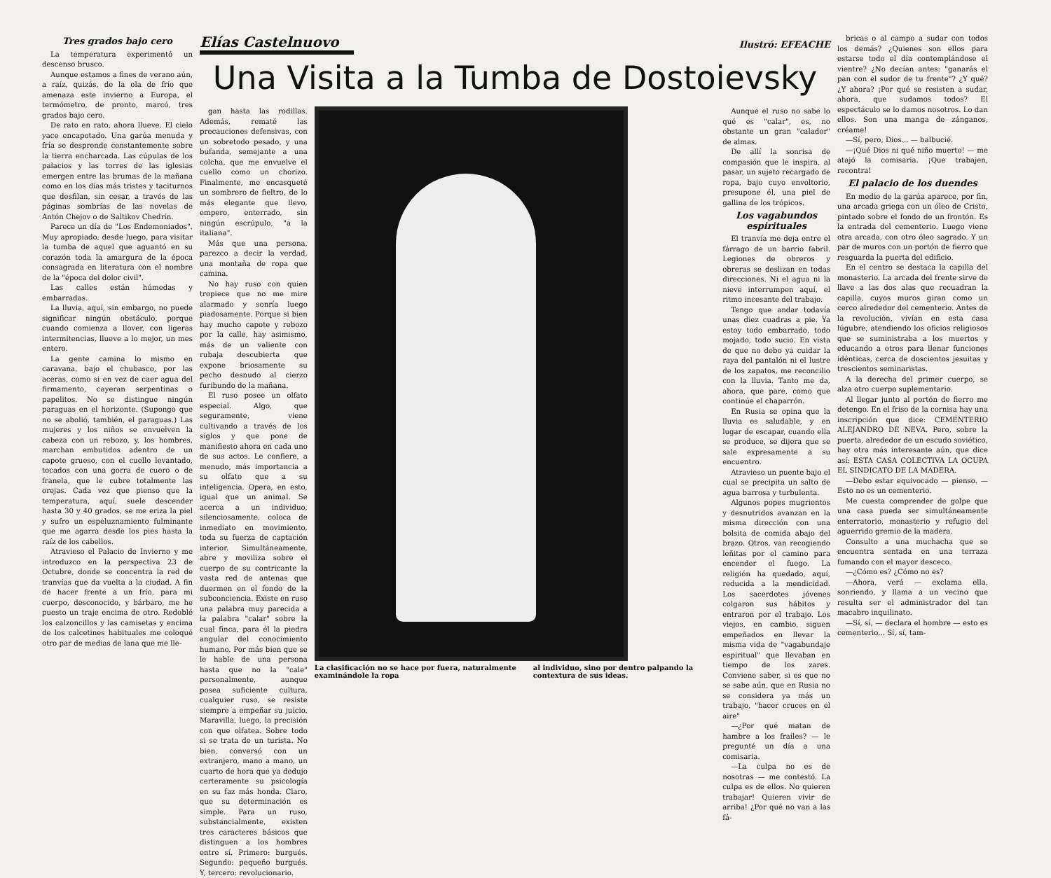Tres grados bajo cero
La temperatura experimentó un descenso brusco.
Aunque estamos a fines de verano aún, a raíz, quizás, de la ola de frío que amenaza este invierno a Europa, el termómetro, de pronto, marcó, tres grados bajo cero.
De rato en rato, ahora llueve. El cielo yace encapotado. Una garúa menuda y fría se desprende constantemente sobre la tierra encharcada. Las cúpulas de los palacios y las torres de las iglesias emergen entre las brumas de la mañana como en los días más tristes y taciturnos que desfilan, sin cesar, a través de las páginas sombrías de las novelas de Antón Chejov o de Saltikov Chedrín.
Parece un día de "Los Endemoniados". Muy apropiado, desde luego, para visitar la tumba de aquel que aguantó en su corazón toda la amargura de la época consagrada en literatura con el nombre de la "época del dolor civil".
Las calles están húmedas y embarradas.
La lluvia, aquí, sin embargo, no puede significar ningún obstáculo, porque cuando comienza a llover, con ligeras intermitencias, llueve a lo mejor, un mes entero.
La gente camina lo mismo en caravana, bajo el chubasco, por las aceras, como si en vez de caer agua del firmamento, cayeran serpentinas o papelitos. No se distingue ningún paraguas en el horizonte. (Supongo que no se abolió, también, el paraguas.) Las mujeres y los niños se envuelven la cabeza con un rebozo, y, los hombres, marchan embutidos adentro de un capote grueso, con el cuello levantado, tocados con una gorra de cuero o de franela, que le cubre totalmente las orejas. Cada vez que pienso que la temperatura, aquí, suele descender hasta 30 y 40 grados, se me eriza la piel y sufro un espeluznamiento fulminante que me agarra desde los pies hasta la raíz de los cabellos.
Atravieso el Palacio de Invierno y me introduzco en la perspectiva 23 de Octubre, donde se concentra la red de tranvías que da vuelta a la ciudad. A fin de hacer frente a un frío, para mi cuerpo, desconocido, y bárbaro, me he puesto un traje encima de otro. Redoblé los calzoncillos y las camisetas y encima de los calcetines habituales me coloqué otro par de medias de lana que me lle-
Elías Castelnuovo
Ilustró: EFEACHE
Una Visita a la Tumba de Dostoievsky
gan hasta las rodillas. Además, rematé las precauciones defensivas, con un sobretodo pesado, y una bufanda, semejante a una colcha, que me envuelve el cuello como un chorizo. Finalmente, me encasqueté un sombrero de fieltro, de lo más elegante que llevo, empero, enterrado, sin ningún escrúpulo, "a la italiana".
Más que una persona, parezco a decir la verdad, una montaña de ropa que camina.
No hay ruso con quien tropiece que no me mire alarmado y sonría luego piadosamente. Porque si bien hay mucho capote y rebozo por la calle, hay asimismo, más de un valiente con rubaja descubierta que expone briosamente su pecho desnudo al cierzo furibundo de la mañana.
El ruso posee un olfato especial. Algo, que seguramente, viene cultivando a través de los siglos y que pone de manifiesto ahora en cada uno de sus actos. Le confiere, a menudo, más importancia a su olfato que a su inteligencia. Opera, en esto, igual que un animal. Se acerca a un individuo, silenciosamente, coloca de inmediato en movimiento, toda su fuerza de captación interior. Simultáneamente, abre y moviliza sobre el cuerpo de su contricante la vasta red de antenas que duermen en el fondo de la subconciencia. Existe en ruso una palabra muy parecida a la palabra "calar" sobre la cual finca, para él la piedra angular del conocimiento humano. Por más bien que se le hable de una persona hasta que no la "cale" personalmente, aunque posea suficiente cultura, cualquier ruso, se resiste siempre a empeñar su juicio. Maravilla, luego, la precisión con que olfatea. Sobre todo si se trata de un turista. No bien, conversó con un extranjero, mano a mano, un cuarto de hora que ya dedujo certeramente su psicología en su faz más honda. Claro, que su determinación es simple. Para un ruso, substancialmente, existen tres caracteres básicos que distinguen a los hombres entre sí. Primero: burgués. Segundo: pequeño burgués. Y, tercero: revolucionario.
La clasificación no se hace por fuera, naturalmente examinándole la ropa al individuo, sino por dentro palpando la contextura de sus ideas.
Aunque el ruso no sabe lo qué es "calar", es, no obstante un gran "calador" de almas.
De allí la sonrisa de compasión que le inspira, al pasar, un sujeto recargado de ropa, bajo cuyo envoltorio, presupone él, una piel de gallina de los trópicos.
Los vagabundos espirituales
El tranvía me deja entre el fárrago de un barrio fabril. Legiones de obreros y obreras se deslizan en todas direcciones. Ni el agua ni la nieve interrumpen aquí, el ritmo incesante del trabajo.
Tengo que andar todavía unas diez cuadras a pie. Ya estoy todo embarrado, todo mojado, todo sucio. En vista de que no debo ya cuidar la raya del pantalón ni el lustre de los zapatos, me reconcilio con la lluvia. Tanto me da, ahora, que pare, como que continúe el chaparrón.
En Rusia se opina que la lluvia es saludable, y en lugar de escapar, cuando ella se produce, se dijera que se sale expresamente a su encuentro.
Atravieso un puente bajo el cual se precipita un salto de agua barrosa y turbulenta.
Algunos popes mugrientos y desnutridos avanzan en la misma dirección con una bolsita de comida abajo del brazo. Otros, van recogiendo leñitas por el camino para encender el fuego. La religión ha quedado, aquí, reducida a la mendicidad. Los sacerdotes jóvenes colgaron sus hábitos y entraron por el trabajo. Los viejos, en cambio, siguen empeñados en llevar la misma vida de "vagabundaje espiritual" que llevaban en tiempo de los zares. Conviene saber, si es que no se sabe aún, que en Rusia no se considera ya más un trabajo, "hacer cruces en el aire"
—¿Por qué matan de hambre a los frailes? — le pregunté un día a una comisaria.
—La culpa no es de nosotras — me contestó. La culpa es de ellos. No quieren trabajar! Quieren vivir de arriba! ¿Por qué no van a las fá-
bricas o al campo a sudar con todos los demás? ¿Quienes son ellos para estarse todo el día contemplándose el vientre? ¿No decían antes: "ganarás el pan con el sudor de tu frente"? ¿Y qué? ¿Y ahora? ¡Por qué se resisten a sudar, ahora, que sudamos todos? El espectáculo se lo damos nosotros. Lo dan ellos. Son una manga de zánganos, créame!
—Sí, pero, Dios... — balbucié.
—¡Qué Dios ni qué niño muerto! — me atajó la comisaria. ¡Que trabajen, recontra!
El palacio de los duendes
En medio de la garúa aparece, por fin, una arcada griega con un óleo de Cristo, pintado sobre el fondo de un frontón. Es la entrada del cementerio. Luego viene otra arcada, con otro óleo sagrado. Y un par de muros con un portón de fierro que resguarda la puerta del edificio.
En el centro se destaca la capilla del monasterio. La arcada del frente sirve de llave a las dos alas que recuadran la capilla, cuyos muros giran como un cerco alrededor del cementerio. Antes de la revolución, vivían en esta casa lúgubre, atendiendo los oficios religiosos que se suministraba a los muertos y educando a otros para llenar funciones idénticas, cerca de doscientos jesuitas y trescientos seminaristas.
A la derecha del primer cuerpo, se alza otro cuerpo suplementario.
Al llegar junto al portón de fierro me detengo. En el friso de la cornisa hay una inscripción que dice: CEMENTERIO ALEJANDRO DE NEVA. Pero, sobre la puerta, alrededor de un escudo soviético, hay otra más interesante aún, que dice así: ESTA CASA COLECTIVA LA OCUPA EL SINDICATO DE LA MADERA.
—Debo estar equivocado — pienso. —Esto no es un cementerio.
Me cuesta comprender de golpe que una casa pueda ser simultáneamente enterratorio, monasterio y refugio del aguerrido gremio de la madera.
Consulto a una muchacha que se encuentra sentada en una terraza fumando con el mayor desceco.
—¿Cómo es? ¿Cómo no es?
—Ahora, verá — exclama ella, sonriendo, y llama a un vecino que resulta ser el administrador del tan macabro inquilinato.
—Sí, sí, — declara el hombre — esto es cementerio... Sí, sí, tam-